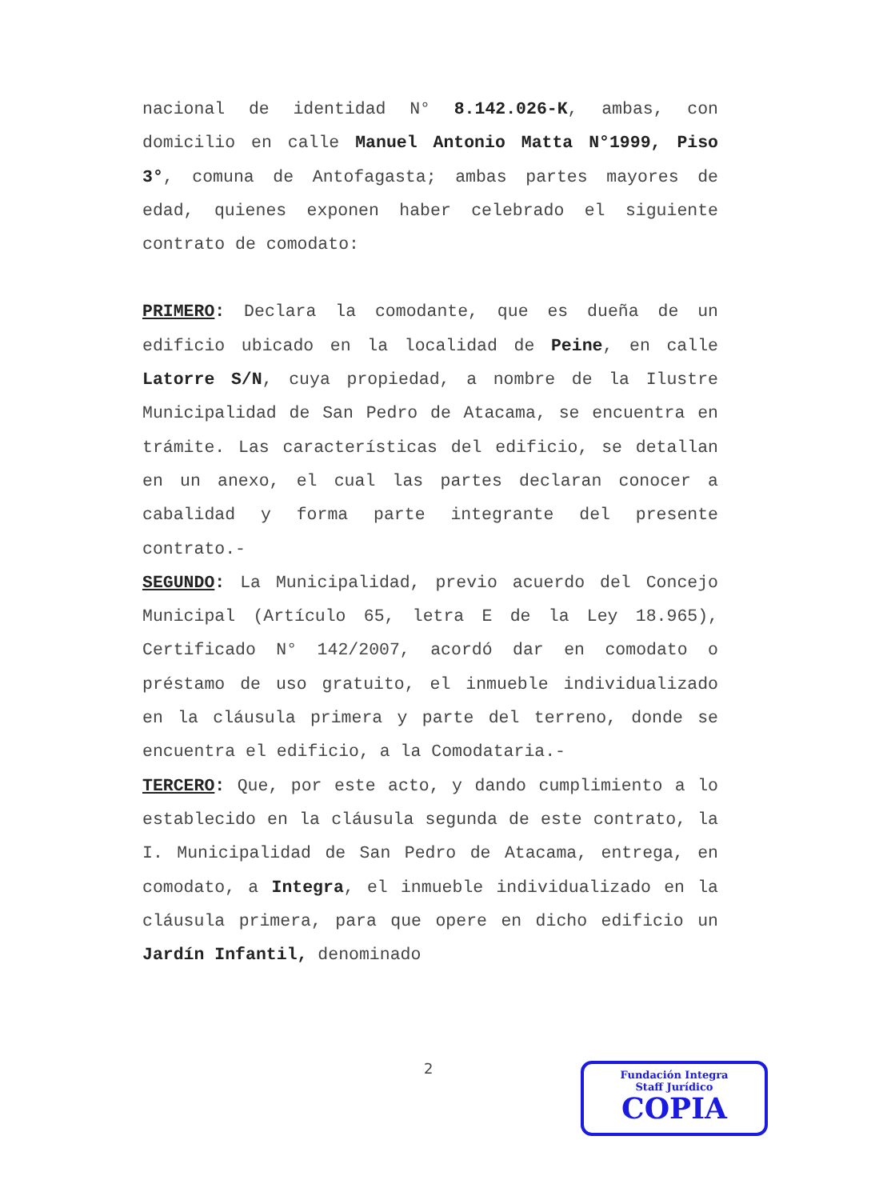nacional de identidad N° 8.142.026-K, ambas, con domicilio en calle Manuel Antonio Matta N°1999, Piso 3°, comuna de Antofagasta; ambas partes mayores de edad, quienes exponen haber celebrado el siguiente contrato de comodato:
PRIMERO: Declara la comodante, que es dueña de un edificio ubicado en la localidad de Peine, en calle Latorre S/N, cuya propiedad, a nombre de la Ilustre Municipalidad de San Pedro de Atacama, se encuentra en trámite. Las características del edificio, se detallan en un anexo, el cual las partes declaran conocer a cabalidad y forma parte integrante del presente contrato.-
SEGUNDO: La Municipalidad, previo acuerdo del Concejo Municipal (Artículo 65, letra E de la Ley 18.965), Certificado N° 142/2007, acordó dar en comodato o préstamo de uso gratuito, el inmueble individualizado en la cláusula primera y parte del terreno, donde se encuentra el edificio, a la Comodataria.-
TERCERO: Que, por este acto, y dando cumplimiento a lo establecido en la cláusula segunda de este contrato, la I. Municipalidad de San Pedro de Atacama, entrega, en comodato, a Integra, el inmueble individualizado en la cláusula primera, para que opere en dicho edificio un Jardín Infantil, denominado
2
Fundación Integra
Staff Jurídico
COPIA